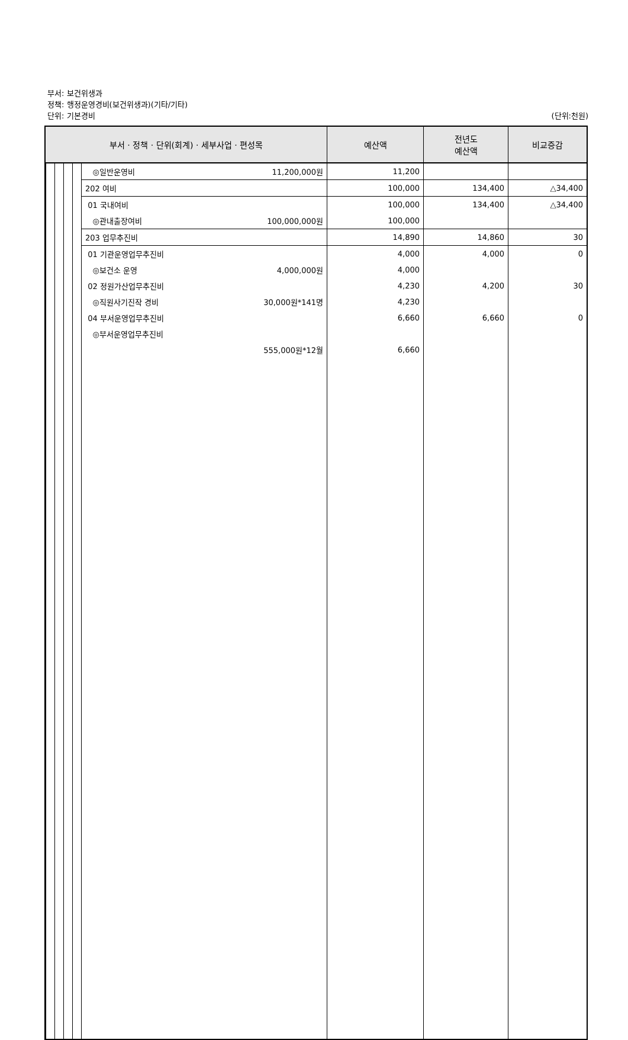부서: 보건위생과
정책: 행정운영경비(보건위생과)(기타/기타)
단위: 기본경비
(단위:천원)
| 부서 · 정책 · 단위(회계) · 세부사업 · 편성목 | | 예산액 | 전년도 예산액 | 비교증감 |
| --- | --- | --- | --- | --- |
| | ◎일반운영비 11,200,000원 | 11,200 | | |
| | 202 여비 | 100,000 | 134,400 | △34,400 |
| | 01 국내여비 | 100,000 | 134,400 | △34,400 |
| | ◎관내출장여비 100,000,000원 | 100,000 | | |
| | 203 업무추진비 | 14,890 | 14,860 | 30 |
| | 01 기관운영업무추진비 | 4,000 | 4,000 | 0 |
| | ◎보건소 운영 4,000,000원 | 4,000 | | |
| | 02 정원가산업무추진비 | 4,230 | 4,200 | 30 |
| | ◎직원사기진작 경비 30,000원*141명 | 4,230 | | |
| | 04 부서운영업무추진비 | 6,660 | 6,660 | 0 |
| | ◎부서운영업무추진비 | | | |
| | 555,000원*12월 | 6,660 | | |